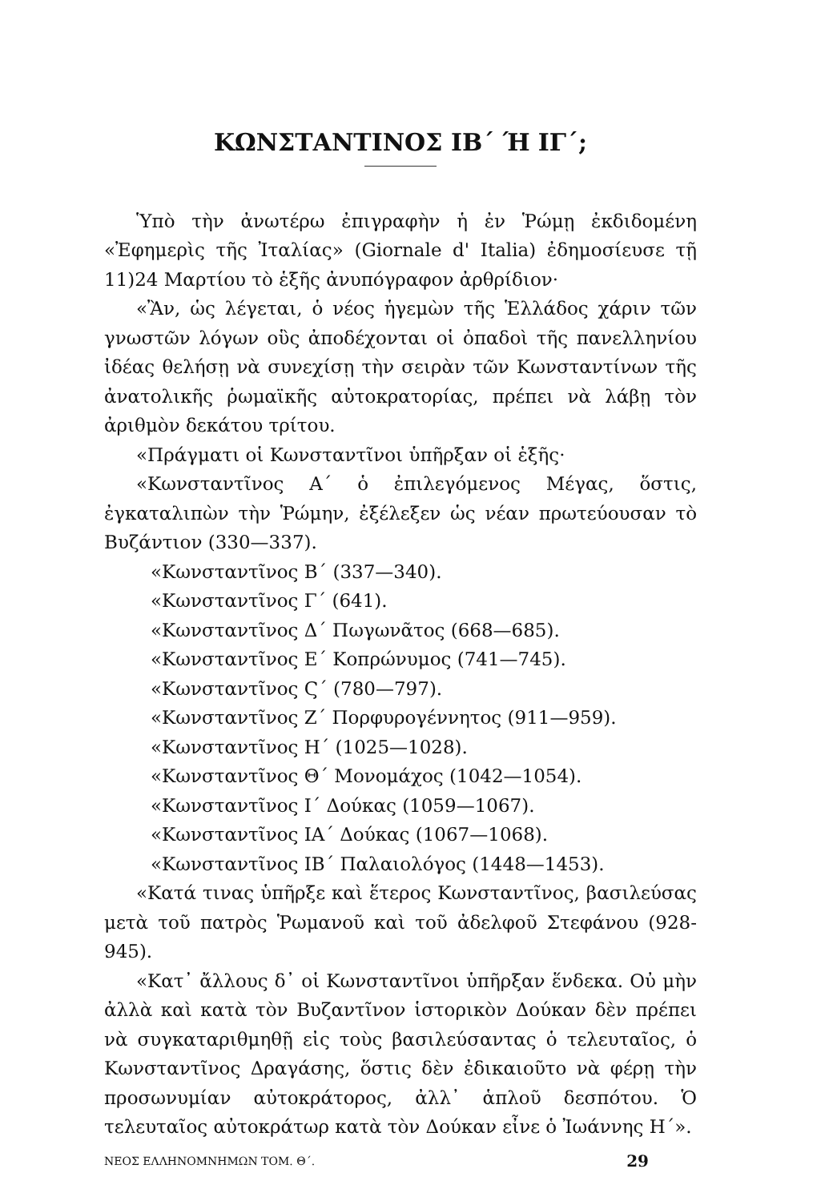ΚΩΝΣΤΑΝΤΙΝΟΣ ΙΒ΄ Ή ΙΓ΄;
Ὑπὸ τὴν ἀνωτέρω ἐπιγραφὴν ἡ ἐν Ῥώμῃ ἐκδιδομένη «Ἐφημερὶς τῆς Ἰταλίας» (Giornale d' Italia) ἐδημοσίευσε τῇ 11)24 Μαρτίου τὸ ἑξῆς ἀνυπόγραφον ἀρθρίδιον·
«Ἂν, ὡς λέγεται, ὁ νέος ἡγεμὼν τῆς Ἑλλάδος χάριν τῶν γνωστῶν λόγων οὓς ἀποδέχονται οἱ ὀπαδοὶ τῆς πανελληνίου ἰδέας θελήσῃ νὰ συνεχίσῃ τὴν σειρὰν τῶν Κωνσταντίνων τῆς ἀνατολικῆς ῥωμαϊκῆς αὐτοκρατορίας, πρέπει νὰ λάβῃ τὸν ἀριθμὸν δεκάτου τρίτου.
«Πράγματι οἱ Κωνσταντῖνοι ὑπῆρξαν οἱ ἑξῆς·
«Κωνσταντῖνος Α΄ ὁ ἐπιλεγόμενος Μέγας, ὅστις, ἐγκαταλιπὼν τὴν Ῥώμην, ἐξέλεξεν ὡς νέαν πρωτεύουσαν τὸ Βυζάντιον (330—337).
«Κωνσταντῖνος Β΄ (337—340).
«Κωνσταντῖνος Γ΄ (641).
«Κωνσταντῖνος Δ΄ Πωγωνᾶτος (668—685).
«Κωνσταντῖνος Ε΄ Κοπρώνυμος (741—745).
«Κωνσταντῖνος Ϛ΄ (780—797).
«Κωνσταντῖνος Ζ΄ Πορφυρογέννητος (911—959).
«Κωνσταντῖνος Η΄ (1025—1028).
«Κωνσταντῖνος Θ΄ Μονομάχος (1042—1054).
«Κωνσταντῖνος Ι΄ Δούκας (1059—1067).
«Κωνσταντῖνος ΙΑ΄ Δούκας (1067—1068).
«Κωνσταντῖνος ΙΒ΄ Παλαιολόγος (1448—1453).
«Κατά τινας ὑπῆρξε καὶ ἕτερος Κωνσταντῖνος, βασιλεύσας μετὰ τοῦ πατρὸς Ῥωμανοῦ καὶ τοῦ ἀδελφοῦ Στεφάνου (928-945).
«Κατ᾽ ἄλλους δ᾽ οἱ Κωνσταντῖνοι ὑπῆρξαν ἕνδεκα. Οὐ μὴν ἀλλὰ καὶ κατὰ τὸν Βυζαντῖνον ἱστορικὸν Δούκαν δὲν πρέπει νὰ συγκαταριθμηθῇ εἰς τοὺς βασιλεύσαντας ὁ τελευταῖος, ὁ Κωνσταντῖνος Δραγάσης, ὅστις δὲν ἐδικαιοῦτο νὰ φέρῃ τὴν προσωνυμίαν αὐτοκράτορος, ἀλλ᾽ ἁπλοῦ δεσπότου. Ὁ τελευταῖος αὐτοκράτωρ κατὰ τὸν Δούκαν εἶνε ὁ Ἰωάννης Η΄».
ΝΕΟΣ ΕΛΛΗΝΟΜΝΗΜΩΝ ΤΟΜ. Θ΄. 29